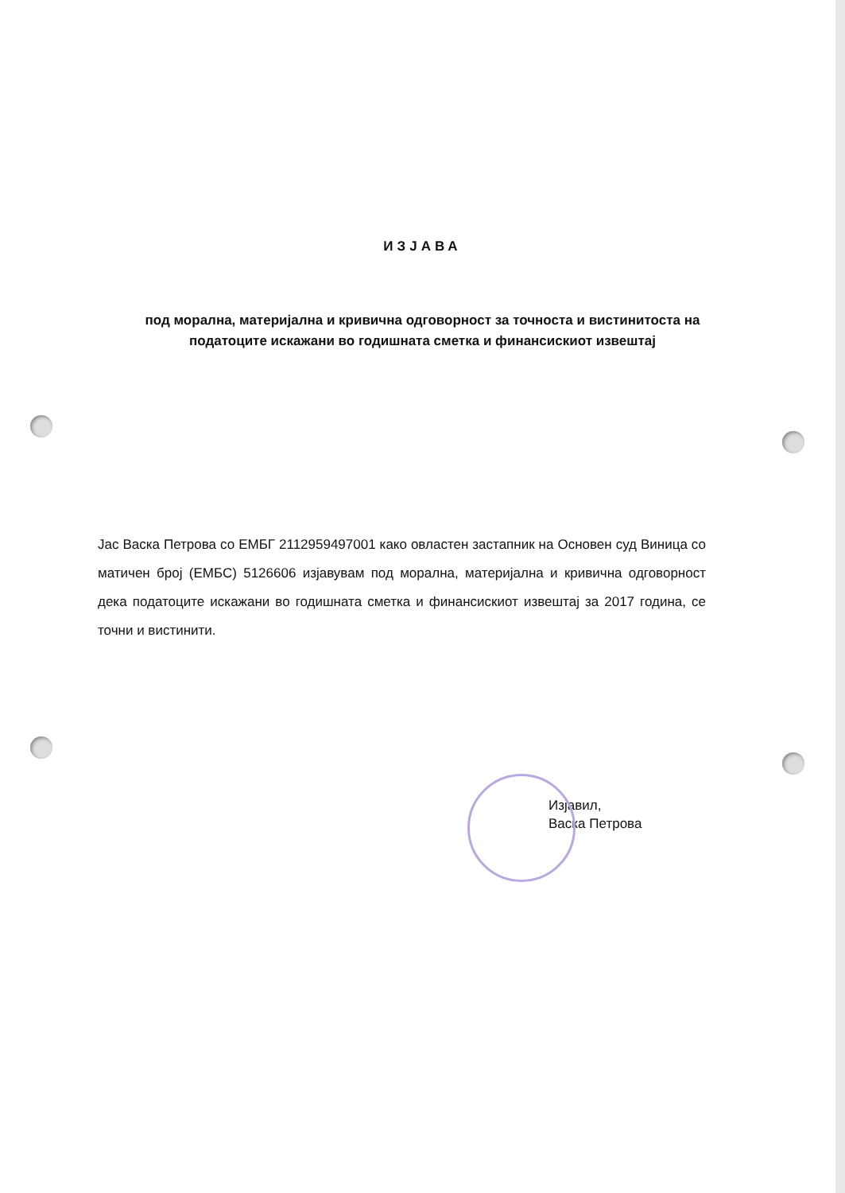ИЗJАВА
под морална, материјална и кривична одговорност за точноста и вистинитоста на податоците искажани во годишната сметка и финансискиот извештај
Јас Васка Петрова со ЕМБГ 2112959497001 како овластен застапник на Основен суд Виница со матичен број (ЕМБС) 5126606 изјавувам под морална, материјална и кривична одговорност дека податоците искажани во годишната сметка и финансискиот извештај за 2017 година, се точни и вистинити.
Изјавил,
Васка Петрова